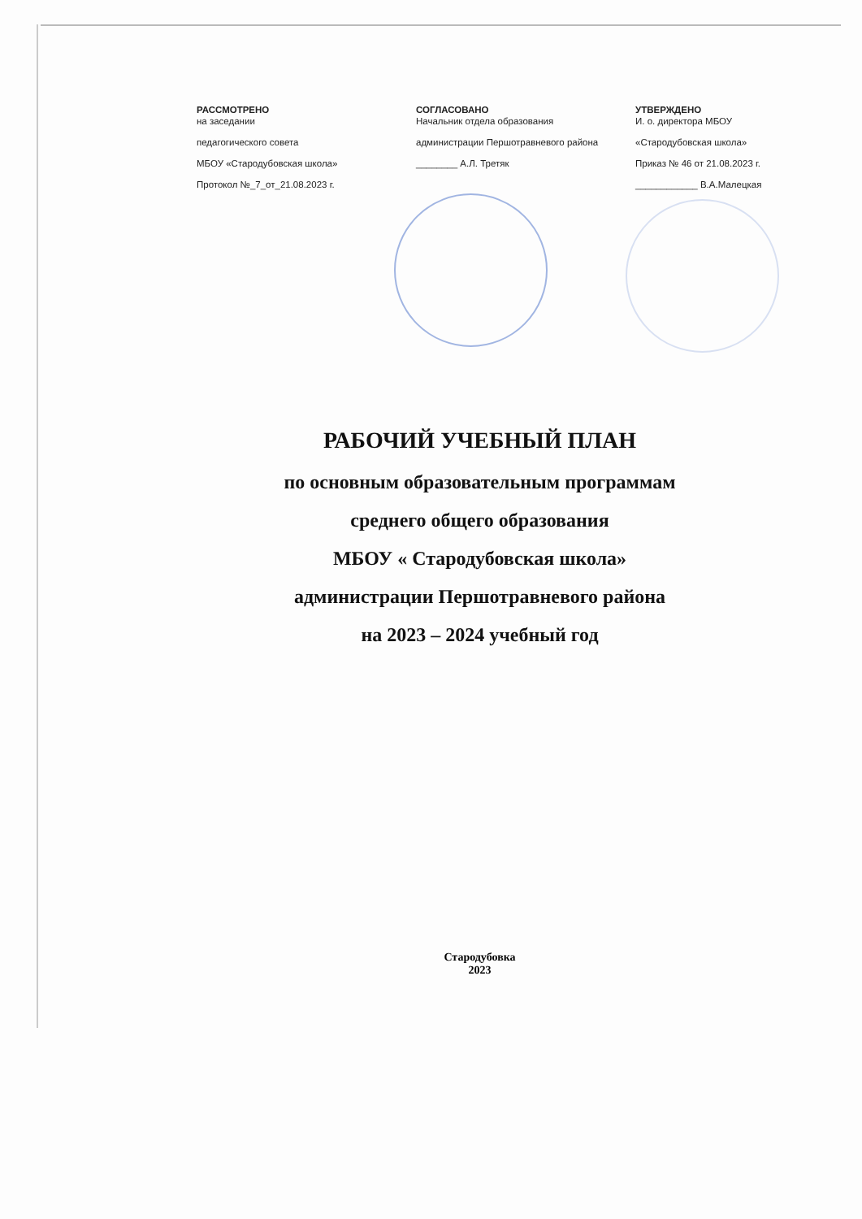РАССМОТРЕНО
на заседании
педагогического совета
МБОУ «Стародубовская школа»
Протокол №_7_от_21.08.2023 г.
СОГЛАСОВАНО
Начальник отдела образования
администрации Першотравневого района
________ А.Л. Третяк
УТВЕРЖДЕНО
И. о. директора МБОУ
«Стародубовская школа»
Приказ № 46 от 21.08.2023 г.
____________ В.А.Малецкая
РАБОЧИЙ УЧЕБНЫЙ ПЛАН
по основным образовательным программам
среднего общего образования
МБОУ « Стародубовская школа»
администрации Першотравневого района
на 2023 – 2024 учебный год
Стародубовка
2023